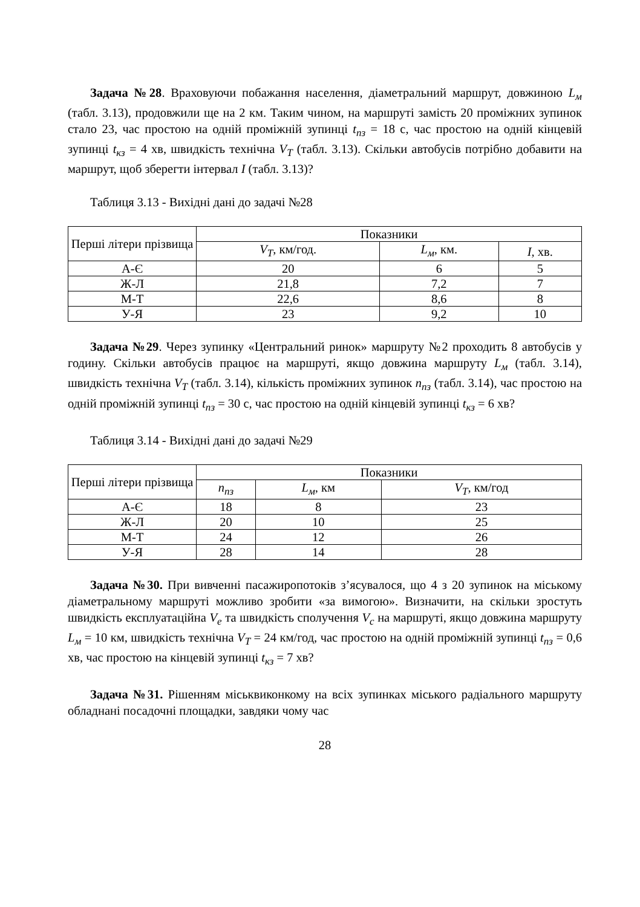Задача №28. Враховуючи побажання населення, діаметральний маршрут, довжиною L<sub>м</sub> (табл. 3.13), продовжили ще на 2 км. Таким чином, на маршруті замість 20 проміжних зупинок стало 23, час простою на одній проміжній зупинці t<sub>пз</sub> = 18 с, час простою на одній кінцевій зупинці t<sub>кз</sub> = 4 хв, швидкість технічна V<sub>T</sub> (табл. 3.13). Скільки автобусів потрібно добавити на маршрут, щоб зберегти інтервал I (табл. 3.13)?
Таблиця 3.13 - Вихідні дані до задачі №28
| Перші літери прізвища | Показники | | |
| --- | --- | --- | --- |
| | V<sub>T</sub> , км/год. | L<sub>м</sub> , км. | I , хв. |
| А-Є | 20 | 6 | 5 |
| Ж-Л | 21,8 | 7,2 | 7 |
| М-Т | 22,6 | 8,6 | 8 |
| У-Я | 23 | 9,2 | 10 |
Задача №29. Через зупинку «Центральний ринок» маршруту №2 проходить 8 автобусів у годину. Скільки автобусів працює на маршруті, якщо довжина маршруту L<sub>м</sub> (табл. 3.14), швидкість технічна V<sub>T</sub> (табл. 3.14), кількість проміжних зупинок n<sub>пз</sub> (табл. 3.14), час простою на одній проміжній зупинці t<sub>пз</sub> = 30 с, час простою на одній кінцевій зупинці t<sub>кз</sub> = 6 хв?
Таблиця 3.14 - Вихідні дані до задачі №29
| Перші літери прізвища | Показники | | |
| --- | --- | --- | --- |
| | n<sub>пз</sub> | L<sub>м</sub> , км | V<sub>T</sub> , км/год |
| А-Є | 18 | 8 | 23 |
| Ж-Л | 20 | 10 | 25 |
| М-Т | 24 | 12 | 26 |
| У-Я | 28 | 14 | 28 |
Задача №30. При вивченні пасажиропотоків з’ясувалося, що 4 з 20 зупинок на міському діаметральному маршруті можливо зробити «за вимогою». Визначити, на скільки зростуть швидкість експлуатаційна V<sub>e</sub> та швидкість сполучення V<sub>c</sub> на маршруті, якщо довжина маршруту L<sub>м</sub> = 10 км, швидкість технічна V<sub>T</sub> = 24 км/год, час простою на одній проміжній зупинці t<sub>пз</sub> = 0,6 хв, час простою на кінцевій зупинці t<sub>кз</sub> = 7 хв?
Задача №31. Рішенням міськвиконкому на всіх зупинках міського радіального маршруту обладнані посадочні площадки, завдяки чому час
28